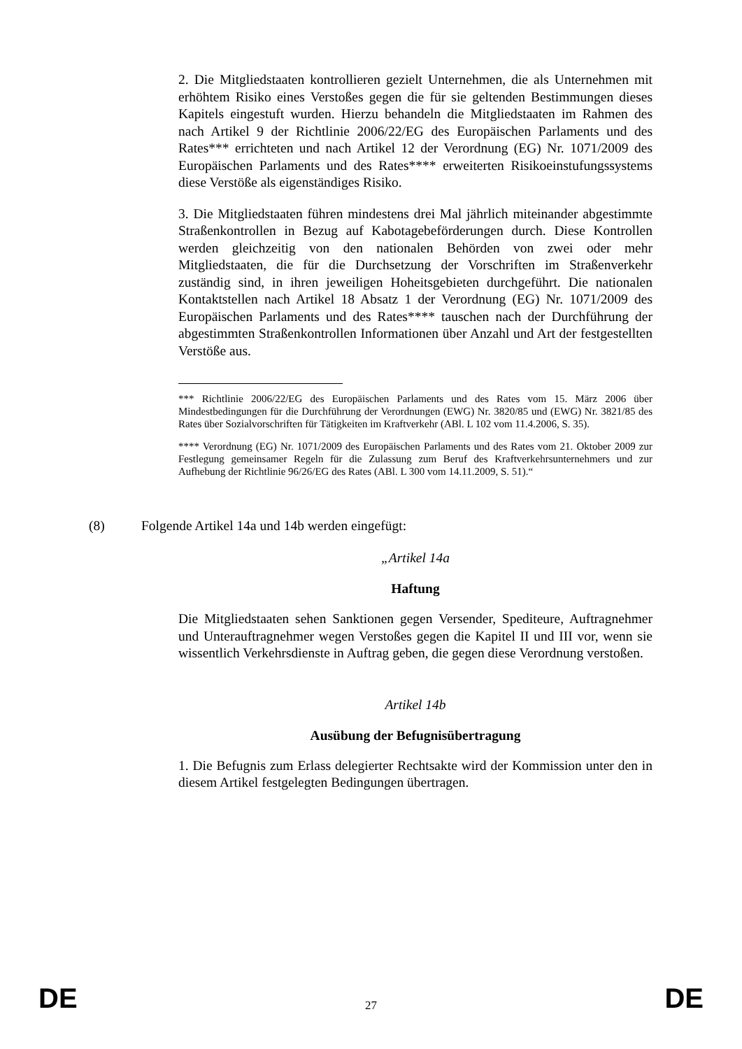2. Die Mitgliedstaaten kontrollieren gezielt Unternehmen, die als Unternehmen mit erhöhtem Risiko eines Verstoßes gegen die für sie geltenden Bestimmungen dieses Kapitels eingestuft wurden. Hierzu behandeln die Mitgliedstaaten im Rahmen des nach Artikel 9 der Richtlinie 2006/22/EG des Europäischen Parlaments und des Rates*** errichteten und nach Artikel 12 der Verordnung (EG) Nr. 1071/2009 des Europäischen Parlaments und des Rates**** erweiterten Risikoeinstufungssystems diese Verstöße als eigenständiges Risiko.
3. Die Mitgliedstaaten führen mindestens drei Mal jährlich miteinander abgestimmte Straßenkontrollen in Bezug auf Kabotagebeförderungen durch. Diese Kontrollen werden gleichzeitig von den nationalen Behörden von zwei oder mehr Mitgliedstaaten, die für die Durchsetzung der Vorschriften im Straßenverkehr zuständig sind, in ihren jeweiligen Hoheitsgebieten durchgeführt. Die nationalen Kontaktstellen nach Artikel 18 Absatz 1 der Verordnung (EG) Nr. 1071/2009 des Europäischen Parlaments und des Rates**** tauschen nach der Durchführung der abgestimmten Straßenkontrollen Informationen über Anzahl und Art der festgestellten Verstöße aus.
*** Richtlinie 2006/22/EG des Europäischen Parlaments und des Rates vom 15. März 2006 über Mindestbedingungen für die Durchführung der Verordnungen (EWG) Nr. 3820/85 und (EWG) Nr. 3821/85 des Rates über Sozialvorschriften für Tätigkeiten im Kraftverkehr (ABl. L 102 vom 11.4.2006, S. 35).
**** Verordnung (EG) Nr. 1071/2009 des Europäischen Parlaments und des Rates vom 21. Oktober 2009 zur Festlegung gemeinsamer Regeln für die Zulassung zum Beruf des Kraftverkehrsunternehmers und zur Aufhebung der Richtlinie 96/26/EG des Rates (ABl. L 300 vom 14.11.2009, S. 51).“
(8) Folgende Artikel 14a und 14b werden eingefügt:
„Artikel 14a
Haftung
Die Mitgliedstaaten sehen Sanktionen gegen Versender, Spediteure, Auftragnehmer und Unterauftragnehmer wegen Verstoßes gegen die Kapitel II und III vor, wenn sie wissentlich Verkehrsdienste in Auftrag geben, die gegen diese Verordnung verstoßen.
Artikel 14b
Ausübung der Befugnisübertragung
1. Die Befugnis zum Erlass delegierter Rechtsakte wird der Kommission unter den in diesem Artikel festgelegten Bedingungen übertragen.
DE 27 DE